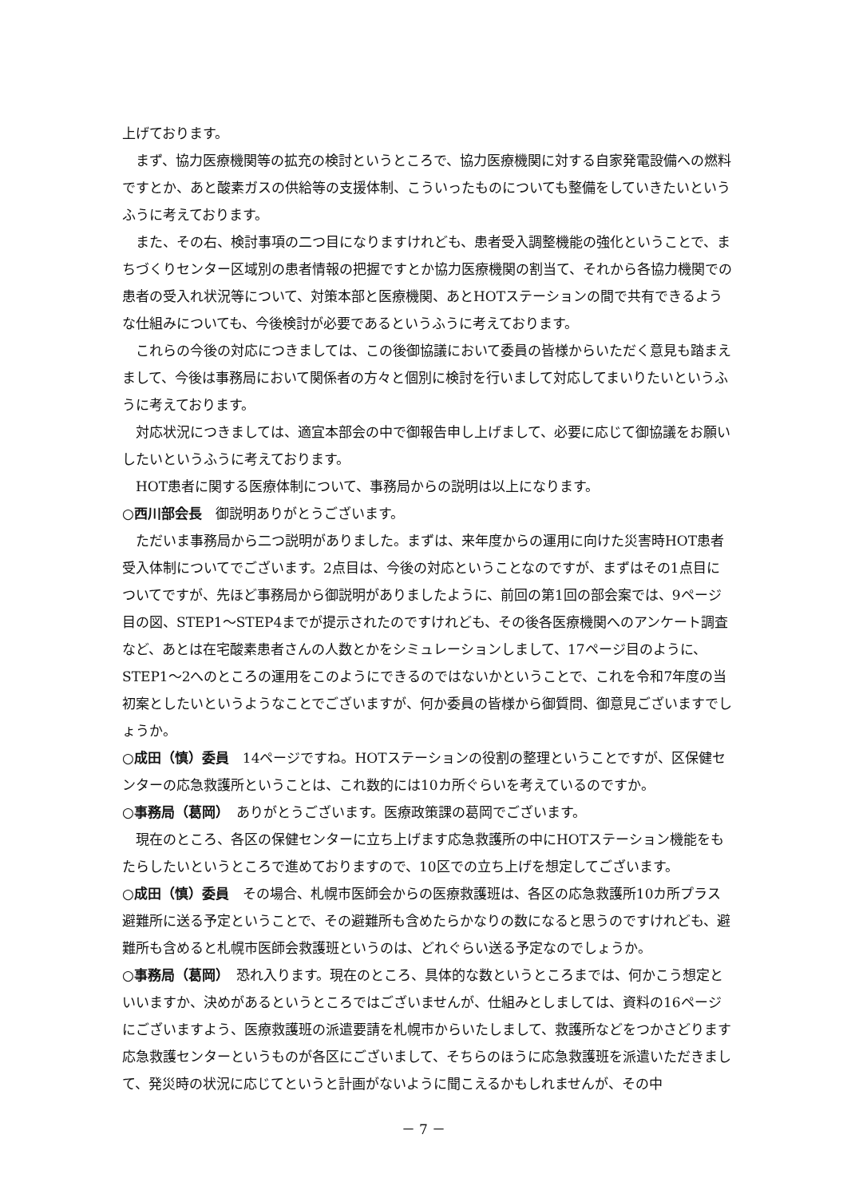上げております。
まず、協力医療機関等の拡充の検討というところで、協力医療機関に対する自家発電設備への燃料ですとか、あと酸素ガスの供給等の支援体制、こういったものについても整備をしていきたいというふうに考えております。
また、その右、検討事項の二つ目になりますけれども、患者受入調整機能の強化ということで、まちづくりセンター区域別の患者情報の把握ですとか協力医療機関の割当て、それから各協力機関での患者の受入れ状況等について、対策本部と医療機関、あとHOTステーションの間で共有できるような仕組みについても、今後検討が必要であるというふうに考えております。
これらの今後の対応につきましては、この後御協議において委員の皆様からいただく意見も踏まえまして、今後は事務局において関係者の方々と個別に検討を行いまして対応してまいりたいというふうに考えております。
対応状況につきましては、適宜本部会の中で御報告申し上げまして、必要に応じて御協議をお願いしたいというふうに考えております。
HOT患者に関する医療体制について、事務局からの説明は以上になります。
○西川部会長　御説明ありがとうございます。
ただいま事務局から二つ説明がありました。まずは、来年度からの運用に向けた災害時HOT患者受入体制についてでございます。2点目は、今後の対応ということなのですが、まずはその1点目についてですが、先ほど事務局から御説明がありましたように、前回の第1回の部会案では、9ページ目の図、STEP1～STEP4までが提示されたのですけれども、その後各医療機関へのアンケート調査など、あとは在宅酸素患者さんの人数とかをシミュレーションしまして、17ページ目のように、STEP1～2へのところの運用をこのようにできるのではないかということで、これを令和7年度の当初案としたいというようなことでございますが、何か委員の皆様から御質問、御意見ございますでしょうか。
○成田（慎）委員　14ページですね。HOTステーションの役割の整理ということですが、区保健センターの応急救護所ということは、これ数的には10カ所ぐらいを考えているのですか。
○事務局（葛岡）　ありがとうございます。医療政策課の葛岡でございます。
現在のところ、各区の保健センターに立ち上げます応急救護所の中にHOTステーション機能をもたらしたいというところで進めておりますので、10区での立ち上げを想定してございます。
○成田（慎）委員　その場合、札幌市医師会からの医療救護班は、各区の応急救護所10カ所プラス避難所に送る予定ということで、その避難所も含めたらかなりの数になると思うのですけれども、避難所も含めると札幌市医師会救護班というのは、どれぐらい送る予定なのでしょうか。
○事務局（葛岡）　恐れ入ります。現在のところ、具体的な数というところまでは、何かこう想定といいますか、決めがあるというところではございませんが、仕組みとしましては、資料の16ページにございますよう、医療救護班の派遣要請を札幌市からいたしまして、救護所などをつかさどります応急救護センターというものが各区にございまして、そちらのほうに応急救護班を派遣いただきまして、発災時の状況に応じてというと計画がないように聞こえるかもしれませんが、その中
－ 7 －